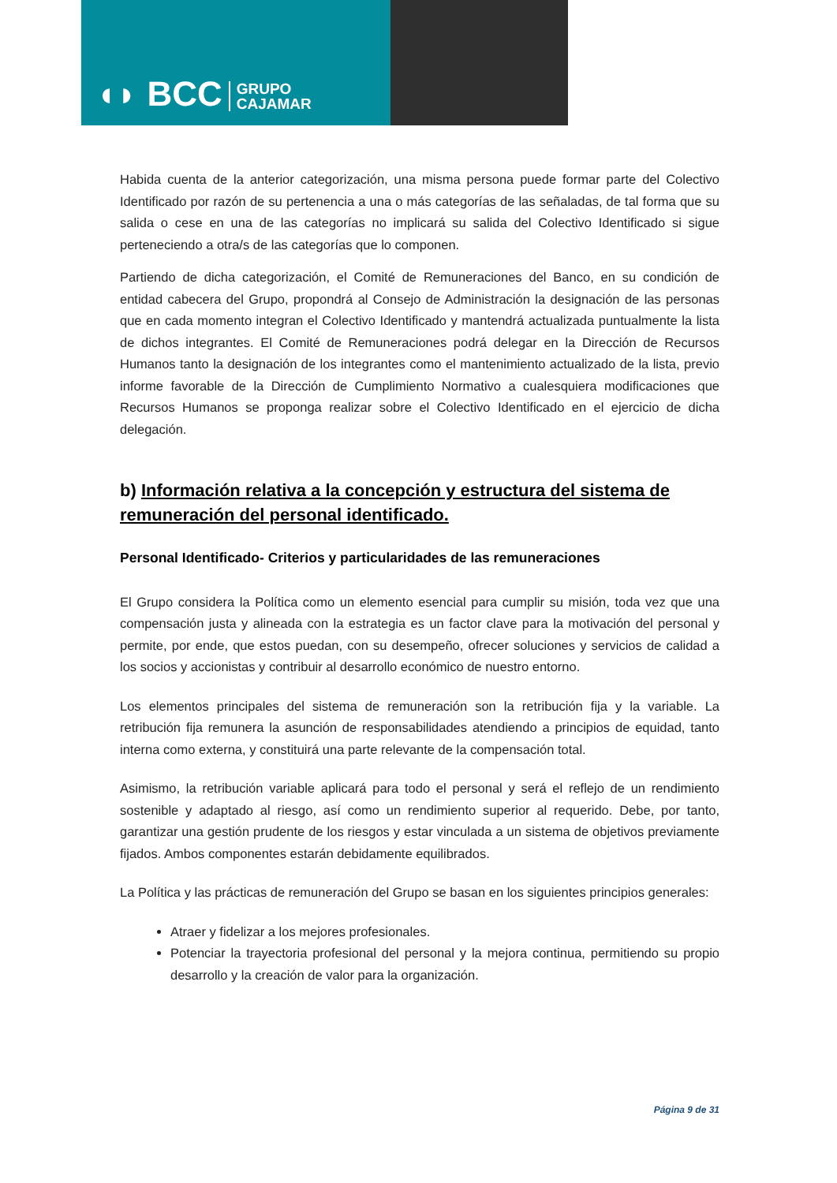◖◗ BCC GRUPO
CAJAMAR
Habida cuenta de la anterior categorización, una misma persona puede formar parte del Colectivo Identificado por razón de su pertenencia a una o más categorías de las señaladas, de tal forma que su salida o cese en una de las categorías no implicará su salida del Colectivo Identificado si sigue perteneciendo a otra/s de las categorías que lo componen.
Partiendo de dicha categorización, el Comité de Remuneraciones del Banco, en su condición de entidad cabecera del Grupo, propondrá al Consejo de Administración la designación de las personas que en cada momento integran el Colectivo Identificado y mantendrá actualizada puntualmente la lista de dichos integrantes. El Comité de Remuneraciones podrá delegar en la Dirección de Recursos Humanos tanto la designación de los integrantes como el mantenimiento actualizado de la lista, previo informe favorable de la Dirección de Cumplimiento Normativo a cualesquiera modificaciones que Recursos Humanos se proponga realizar sobre el Colectivo Identificado en el ejercicio de dicha delegación.
b) Información relativa a la concepción y estructura del sistema de remuneración del personal identificado.
Personal Identificado- Criterios y particularidades de las remuneraciones
El Grupo considera la Política como un elemento esencial para cumplir su misión, toda vez que una compensación justa y alineada con la estrategia es un factor clave para la motivación del personal y permite, por ende, que estos puedan, con su desempeño, ofrecer soluciones y servicios de calidad a los socios y accionistas y contribuir al desarrollo económico de nuestro entorno.
Los elementos principales del sistema de remuneración son la retribución fija y la variable. La retribución fija remunera la asunción de responsabilidades atendiendo a principios de equidad, tanto interna como externa, y constituirá una parte relevante de la compensación total.
Asimismo, la retribución variable aplicará para todo el personal y será el reflejo de un rendimiento sostenible y adaptado al riesgo, así como un rendimiento superior al requerido. Debe, por tanto, garantizar una gestión prudente de los riesgos y estar vinculada a un sistema de objetivos previamente fijados. Ambos componentes estarán debidamente equilibrados.
La Política y las prácticas de remuneración del Grupo se basan en los siguientes principios generales:
Atraer y fidelizar a los mejores profesionales.
Potenciar la trayectoria profesional del personal y la mejora continua, permitiendo su propio desarrollo y la creación de valor para la organización.
Página 9 de 31